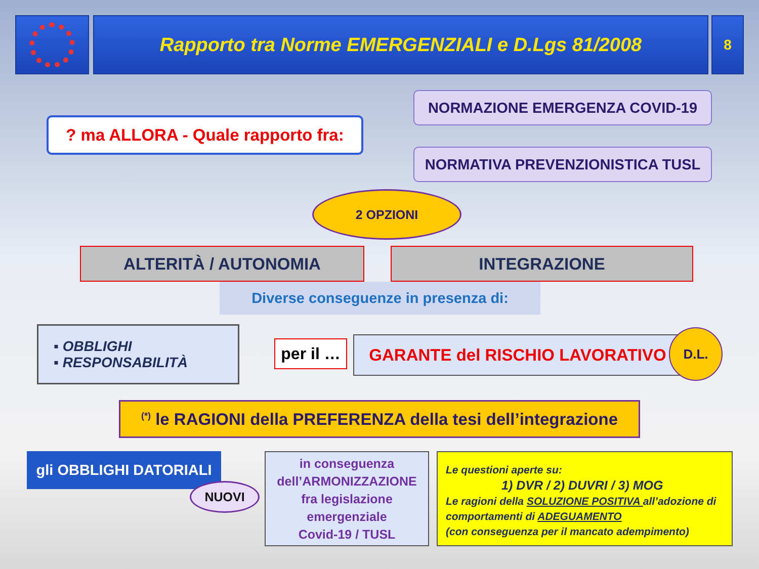Rapporto tra Norme EMERGENZIALI e D.Lgs 81/2008 8
? ma ALLORA - Quale rapporto fra:
NORMAZIONE EMERGENZA COVID-19
NORMATIVA PREVENZIONISTICA TUSL
2 OPZIONI
ALTERITÀ / AUTONOMIA INTEGRAZIONE
Diverse conseguenze in presenza di:
▪ OBBLIGHI
▪ RESPONSABILITÀ
per il …
GARANTE del RISCHIO LAVORATIVO D.L.
<sup>(*)</sup> le RAGIONI della PREFERENZA della tesi dell’integrazione
gli OBBLIGHI DATORIALI
NUOVI
in conseguenza
dell’ARMONIZZAZIONE
fra legislazione
emergenziale
Covid-19 / TUSL
Le questioni aperte su:
1) DVR / 2) DUVRI / 3) MOG
Le ragioni della SOLUZIONE POSITIVA all’adozione di comportamenti di ADEGUAMENTO
(con conseguenza per il mancato adempimento)